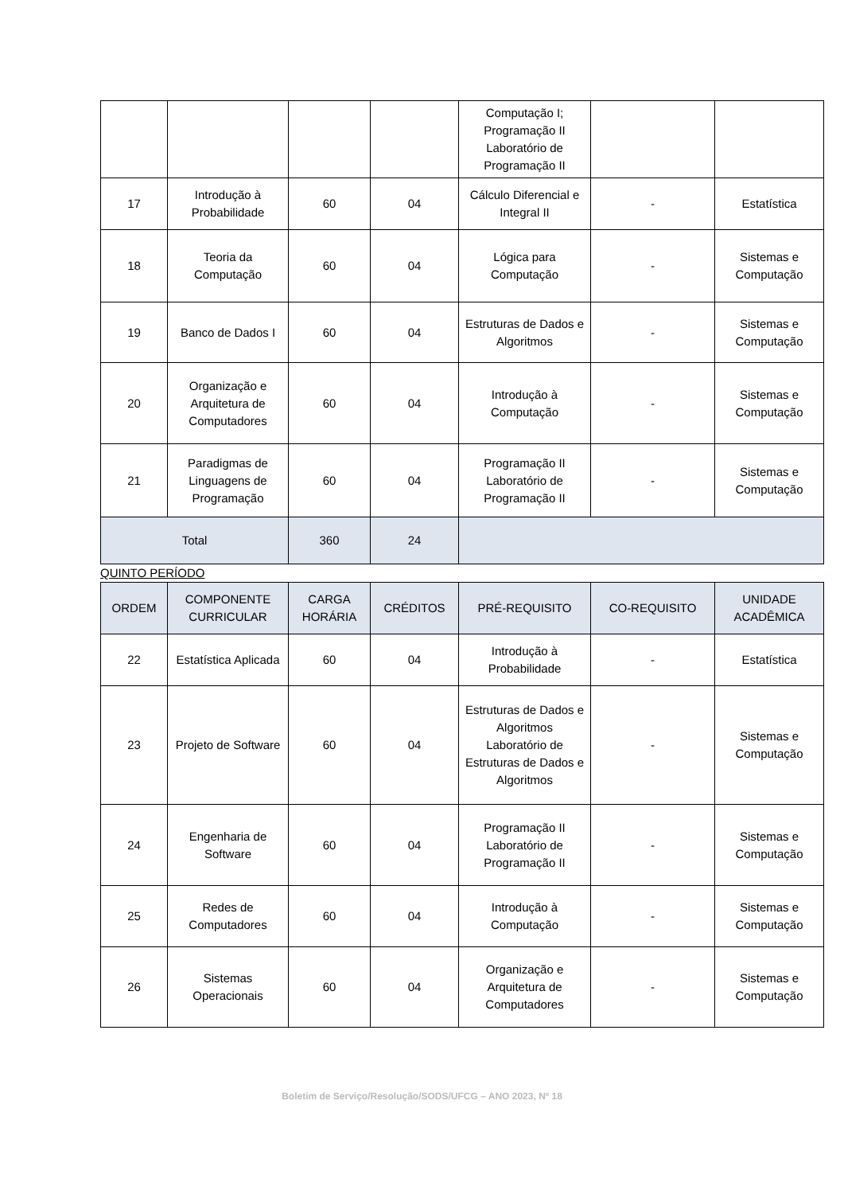| | | | | Computação I; Programação II Laboratório de Programação II | | |
| 17 | Introdução à Probabilidade | 60 | 04 | Cálculo Diferencial e Integral II | - | Estatística |
| 18 | Teoria da Computação | 60 | 04 | Lógica para Computação | - | Sistemas e Computação |
| 19 | Banco de Dados I | 60 | 04 | Estruturas de Dados e Algoritmos | - | Sistemas e Computação |
| 20 | Organização e Arquitetura de Computadores | 60 | 04 | Introdução à Computação | - | Sistemas e Computação |
| 21 | Paradigmas de Linguagens de Programação | 60 | 04 | Programação II Laboratório de Programação II | - | Sistemas e Computação |
| Total | | 360 | 24 | | | |
QUINTO PERÍODO
| ORDEM | COMPONENTE CURRICULAR | CARGA HORÁRIA | CRÉDITOS | PRÉ-REQUISITO | CO-REQUISITO | UNIDADE ACADÊMICA |
| --- | --- | --- | --- | --- | --- | --- |
| 22 | Estatística Aplicada | 60 | 04 | Introdução à Probabilidade | - | Estatística |
| 23 | Projeto de Software | 60 | 04 | Estruturas de Dados e Algoritmos Laboratório de Estruturas de Dados e Algoritmos | - | Sistemas e Computação |
| 24 | Engenharia de Software | 60 | 04 | Programação II Laboratório de Programação II | - | Sistemas e Computação |
| 25 | Redes de Computadores | 60 | 04 | Introdução à Computação | - | Sistemas e Computação |
| 26 | Sistemas Operacionais | 60 | 04 | Organização e Arquitetura de Computadores | - | Sistemas e Computação |
Boletim de Serviço/Resolução/SODS/UFCG – ANO 2023, Nº 18